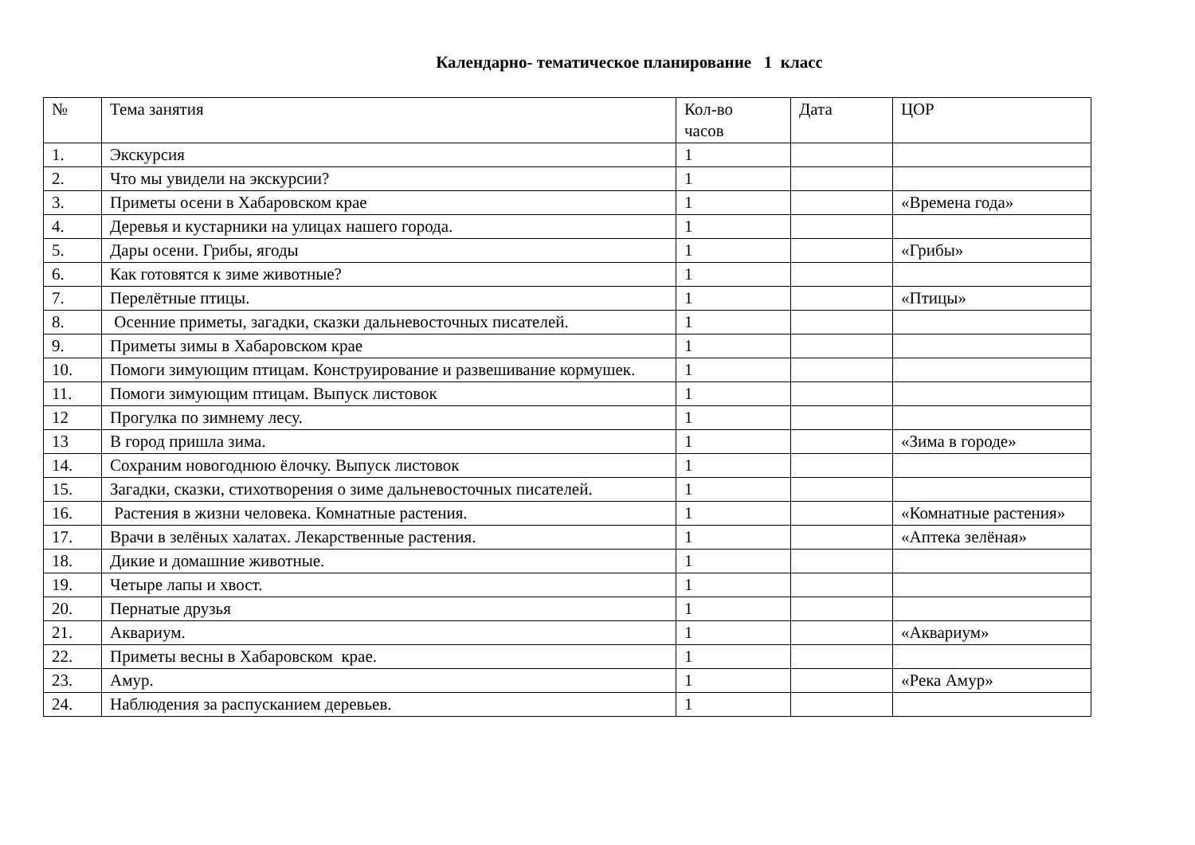Календарно- тематическое планирование 1 класс
| № | Тема занятия | Кол-во часов | Дата | ЦОР |
| 1. | Экскурсия | 1 | | |
| 2. | Что мы увидели на экскурсии? | 1 | | |
| 3. | Приметы осени в Хабаровском крае | 1 | | «Времена года» |
| 4. | Деревья и кустарники на улицах нашего города. | 1 | | |
| 5. | Дары осени. Грибы, ягоды | 1 | | «Грибы» |
| 6. | Как готовятся к зиме животные? | 1 | | |
| 7. | Перелётные птицы. | 1 | | «Птицы» |
| 8. | Осенние приметы, загадки, сказки дальневосточных писателей. | 1 | | |
| 9. | Приметы зимы в Хабаровском крае | 1 | | |
| 10. | Помоги зимующим птицам. Конструирование и развешивание кормушек. | 1 | | |
| 11. | Помоги зимующим птицам. Выпуск листовок | 1 | | |
| 12 | Прогулка по зимнему лесу. | 1 | | |
| 13 | В город пришла зима. | 1 | | «Зима в городе» |
| 14. | Сохраним новогоднюю ёлочку. Выпуск листовок | 1 | | |
| 15. | Загадки, сказки, стихотворения о зиме дальневосточных писателей. | 1 | | |
| 16. | Растения в жизни человека. Комнатные растения. | 1 | | «Комнатные растения» |
| 17. | Врачи в зелёных халатах. Лекарственные растения. | 1 | | «Аптека зелёная» |
| 18. | Дикие и домашние животные. | 1 | | |
| 19. | Четыре лапы и хвост. | 1 | | |
| 20. | Пернатые друзья | 1 | | |
| 21. | Аквариум. | 1 | | «Аквариум» |
| 22. | Приметы весны в Хабаровском крае. | 1 | | |
| 23. | Амур. | 1 | | «Река Амур» |
| 24. | Наблюдения за распусканием деревьев. | 1 | | |